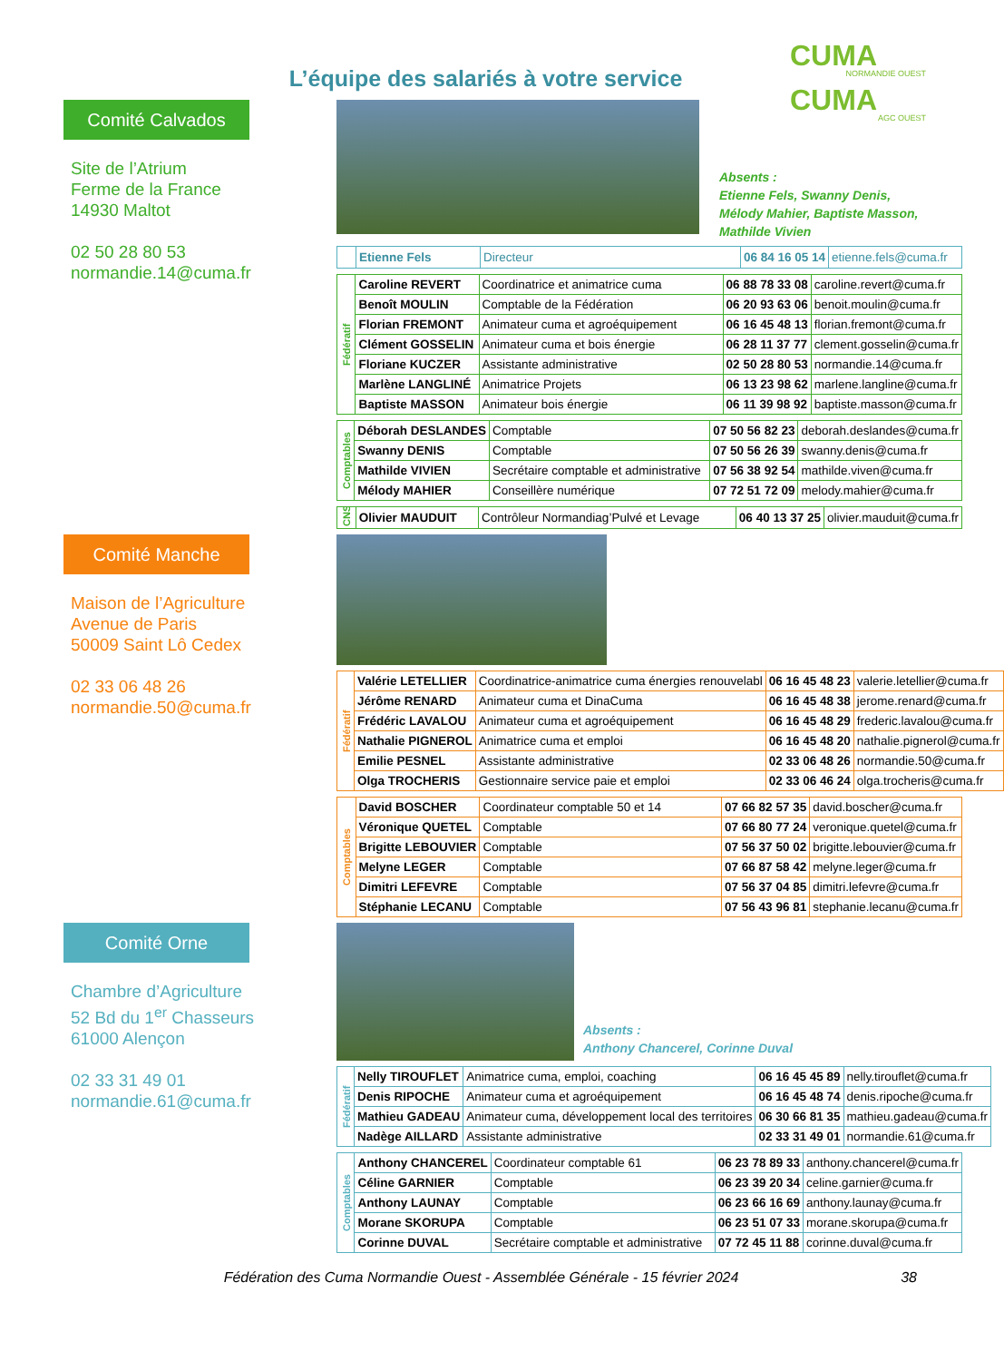L’équipe des salariés à votre service
CUMA
NORMANDIE OUEST
CUMA
AGC OUEST
Comité Calvados
Site de l’Atrium
Ferme de la France
14930 Maltot
02 50 28 80 53
normandie.14@cuma.fr
Absents :
Etienne Fels, Swanny Denis,
Mélody Mahier, Baptiste Masson,
Mathilde Vivien
| | Etienne Fels | Directeur | 06 84 16 05 14 | etienne.fels@cuma.fr |
| Fédératif | Caroline REVERT | Coordinatrice et animatrice cuma | 06 88 78 33 08 | caroline.revert@cuma.fr |
| | Benoît MOULIN | Comptable de la Fédération | 06 20 93 63 06 | benoit.moulin@cuma.fr |
| | Florian FREMONT | Animateur cuma et agroéquipement | 06 16 45 48 13 | florian.fremont@cuma.fr |
| | Clément GOSSELIN | Animateur cuma et bois énergie | 06 28 11 37 77 | clement.gosselin@cuma.fr |
| | Floriane KUCZER | Assistante administrative | 02 50 28 80 53 | normandie.14@cuma.fr |
| | Marlène LANGLINÉ | Animatrice Projets | 06 13 23 98 62 | marlene.langline@cuma.fr |
| | Baptiste MASSON | Animateur bois énergie | 06 11 39 98 92 | baptiste.masson@cuma.fr |
| Comptables | Déborah DESLANDES | Comptable | 07 50 56 82 23 | deborah.deslandes@cuma.fr |
| | Swanny DENIS | Comptable | 07 50 56 26 39 | swanny.denis@cuma.fr |
| | Mathilde VIVIEN | Secrétaire comptable et administrative | 07 56 38 92 54 | mathilde.viven@cuma.fr |
| | Mélody MAHIER | Conseillère numérique | 07 72 51 72 09 | melody.mahier@cuma.fr |
| CNS | Olivier MAUDUIT | Contrôleur Normandiag’Pulvé et Levage | 06 40 13 37 25 | olivier.mauduit@cuma.fr |
Comité Manche
Maison de l’Agriculture
Avenue de Paris
50009 Saint Lô Cedex
02 33 06 48 26
normandie.50@cuma.fr
| Fédératif | Valérie LETELLIER | Coordinatrice-animatrice cuma énergies renouvelabl | 06 16 45 48 23 | valerie.letellier@cuma.fr |
| | Jérôme RENARD | Animateur cuma et DinaCuma | 06 16 45 48 38 | jerome.renard@cuma.fr |
| | Frédéric LAVALOU | Animateur cuma et agroéquipement | 06 16 45 48 29 | frederic.lavalou@cuma.fr |
| | Nathalie PIGNEROL | Animatrice cuma et emploi | 06 16 45 48 20 | nathalie.pignerol@cuma.fr |
| | Emilie PESNEL | Assistante administrative | 02 33 06 48 26 | normandie.50@cuma.fr |
| | Olga TROCHERIS | Gestionnaire service paie et emploi | 02 33 06 46 24 | olga.trocheris@cuma.fr |
| Comptables | David BOSCHER | Coordinateur comptable 50 et 14 | 07 66 82 57 35 | david.boscher@cuma.fr |
| | Véronique QUETEL | Comptable | 07 66 80 77 24 | veronique.quetel@cuma.fr |
| | Brigitte LEBOUVIER | Comptable | 07 56 37 50 02 | brigitte.lebouvier@cuma.fr |
| | Melyne LEGER | Comptable | 07 66 87 58 42 | melyne.leger@cuma.fr |
| | Dimitri LEFEVRE | Comptable | 07 56 37 04 85 | dimitri.lefevre@cuma.fr |
| | Stéphanie LECANU | Comptable | 07 56 43 96 81 | stephanie.lecanu@cuma.fr |
Comité Orne
Chambre d’Agriculture
52 Bd du 1<sup>er</sup> Chasseurs
61000 Alençon
02 33 31 49 01
normandie.61@cuma.fr
Absents :
Anthony Chancerel, Corinne Duval
| Fédératif | Nelly TIROUFLET | Animatrice cuma, emploi, coaching | 06 16 45 45 89 | nelly.tirouflet@cuma.fr |
| | Denis RIPOCHE | Animateur cuma et agroéquipement | 06 16 45 48 74 | denis.ripoche@cuma.fr |
| | Mathieu GADEAU | Animateur cuma, développement local des territoires | 06 30 66 81 35 | mathieu.gadeau@cuma.fr |
| | Nadège AILLARD | Assistante administrative | 02 33 31 49 01 | normandie.61@cuma.fr |
| Comptables | Anthony CHANCEREL | Coordinateur comptable 61 | 06 23 78 89 33 | anthony.chancerel@cuma.fr |
| | Céline GARNIER | Comptable | 06 23 39 20 34 | celine.garnier@cuma.fr |
| | Anthony LAUNAY | Comptable | 06 23 66 16 69 | anthony.launay@cuma.fr |
| | Morane SKORUPA | Comptable | 06 23 51 07 33 | morane.skorupa@cuma.fr |
| | Corinne DUVAL | Secrétaire comptable et administrative | 07 72 45 11 88 | corinne.duval@cuma.fr |
Fédération des Cuma Normandie Ouest - Assemblée Générale - 15 février 2024 38